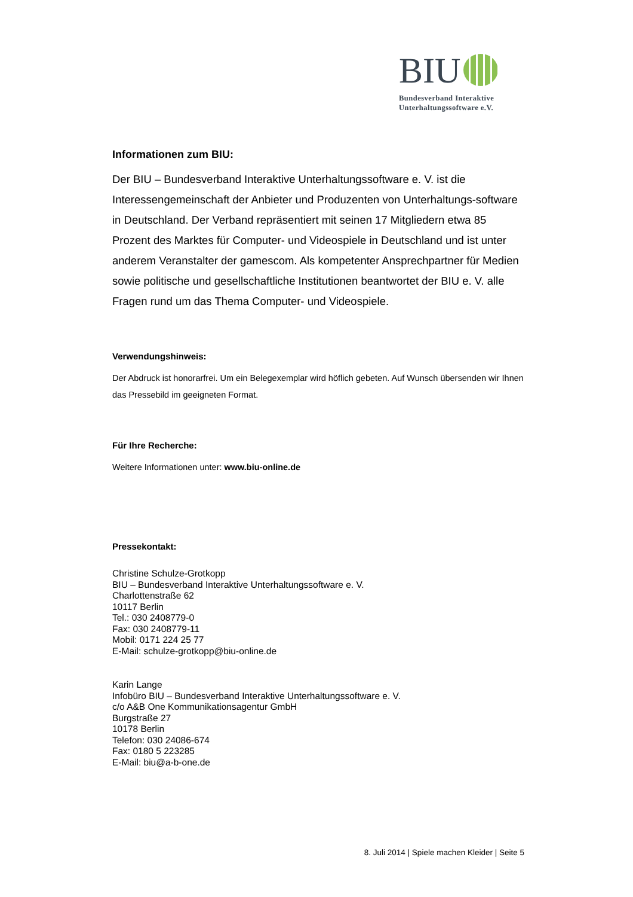BIU
Bundesverband Interaktive
Unterhaltungssoftware e.V.
Informationen zum BIU:
Der BIU – Bundesverband Interaktive Unterhaltungssoftware e. V. ist die Interessengemeinschaft der Anbieter und Produzenten von Unterhaltungs-software in Deutschland. Der Verband repräsentiert mit seinen 17 Mitgliedern etwa 85 Prozent des Marktes für Computer- und Videospiele in Deutschland und ist unter anderem Veranstalter der gamescom. Als kompetenter Ansprechpartner für Medien sowie politische und gesellschaftliche Institutionen beantwortet der BIU e. V. alle Fragen rund um das Thema Computer- und Videospiele.
Verwendungshinweis:
Der Abdruck ist honorarfrei. Um ein Belegexemplar wird höflich gebeten. Auf Wunsch übersenden wir Ihnen das Pressebild im geeigneten Format.
Für Ihre Recherche:
Weitere Informationen unter: www.biu-online.de
Pressekontakt:
Christine Schulze-Grotkopp
BIU – Bundesverband Interaktive Unterhaltungssoftware e. V.
Charlottenstraße 62
10117 Berlin
Tel.: 030 2408779-0
Fax: 030 2408779-11
Mobil: 0171 224 25 77
E-Mail: schulze-grotkopp@biu-online.de
Karin Lange
Infobüro BIU – Bundesverband Interaktive Unterhaltungssoftware e. V.
c/o A&B One Kommunikationsagentur GmbH
Burgstraße 27
10178 Berlin
Telefon: 030 24086-674
Fax: 0180 5 223285
E-Mail: biu@a-b-one.de
8. Juli 2014 | Spiele machen Kleider | Seite 5